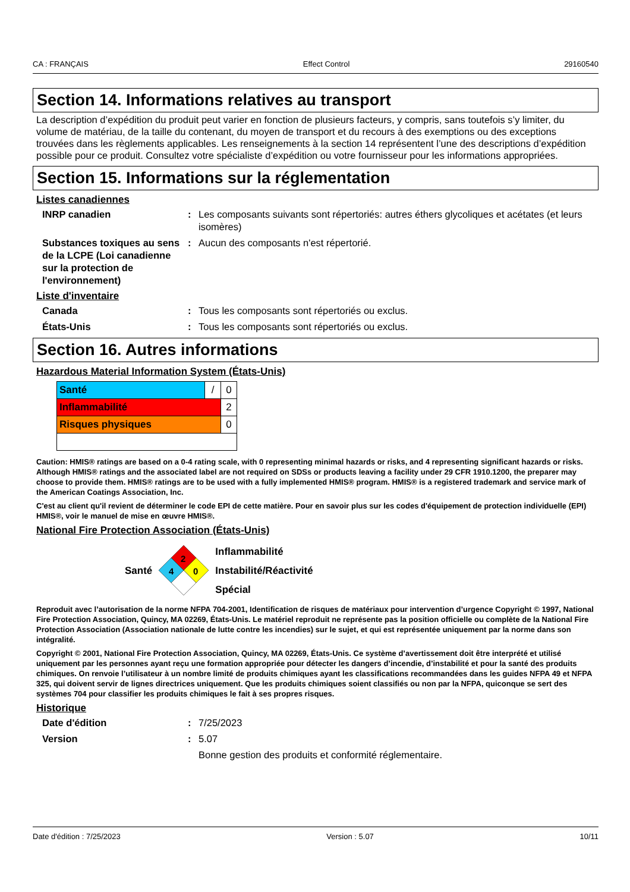CA : FRANÇAIS Effect Control 29160540
Section 14. Informations relatives au transport
La description d’expédition du produit peut varier en fonction de plusieurs facteurs, y compris, sans toutefois s’y limiter, du volume de matériau, de la taille du contenant, du moyen de transport et du recours à des exemptions ou des exceptions trouvées dans les règlements applicables. Les renseignements à la section 14 représentent l’une des descriptions d’expédition possible pour ce produit. Consultez votre spécialiste d’expédition ou votre fournisseur pour les informations appropriées.
Section 15. Informations sur la réglementation
Listes canadiennes
INRP canadien: Les composants suivants sont répertoriés: autres éthers glycoliques et acétates (et leurs isomères)
Substances toxiques au sens de la LCPE (Loi canadienne sur la protection de l'environnement): Aucun des composants n'est répertorié.
Liste d'inventaire
Canada: Tous les composants sont répertoriés ou exclus.
États-Unis: Tous les composants sont répertoriés ou exclus.
Section 16. Autres informations
Hazardous Material Information System (États-Unis)
| Santé | / | 0 |
| Inflammabilité | | 2 |
| Risques physiques | | 0 |
Caution: HMIS® ratings are based on a 0-4 rating scale, with 0 representing minimal hazards or risks, and 4 representing significant hazards or risks. Although HMIS® ratings and the associated label are not required on SDSs or products leaving a facility under 29 CFR 1910.1200, the preparer may choose to provide them. HMIS® ratings are to be used with a fully implemented HMIS® program. HMIS® is a registered trademark and service mark of the American Coatings Association, Inc.
C'est au client qu'il revient de déterminer le code EPI de cette matière. Pour en savoir plus sur les codes d'équipement de protection individuelle (EPI) HMIS®, voir le manuel de mise en œuvre HMIS®.
National Fire Protection Association (États-Unis)
Santé
2
4
0
Inflammabilité
Instabilité/Réactivité
Spécial
Reproduit avec l’autorisation de la norme NFPA 704-2001, Identification de risques de matériaux pour intervention d’urgence Copyright © 1997, National Fire Protection Association, Quincy, MA 02269, États-Unis. Le matériel reproduit ne représente pas la position officielle ou complète de la National Fire Protection Association (Association nationale de lutte contre les incendies) sur le sujet, et qui est représentée uniquement par la norme dans son intégralité.
Copyright © 2001, National Fire Protection Association, Quincy, MA 02269, États-Unis. Ce système d’avertissement doit être interprété et utilisé uniquement par les personnes ayant reçu une formation appropriée pour détecter les dangers d’incendie, d’instabilité et pour la santé des produits chimiques. On renvoie l’utilisateur à un nombre limité de produits chimiques ayant les classifications recommandées dans les guides NFPA 49 et NFPA 325, qui doivent servir de lignes directrices uniquement. Que les produits chimiques soient classifiés ou non par la NFPA, quiconque se sert des systèmes 704 pour classifier les produits chimiques le fait à ses propres risques.
Historique
Date d'édition: 7/25/2023
Version: 5.07
Bonne gestion des produits et conformité réglementaire.
Date d'édition : 7/25/2023 Version : 5.07 10/11